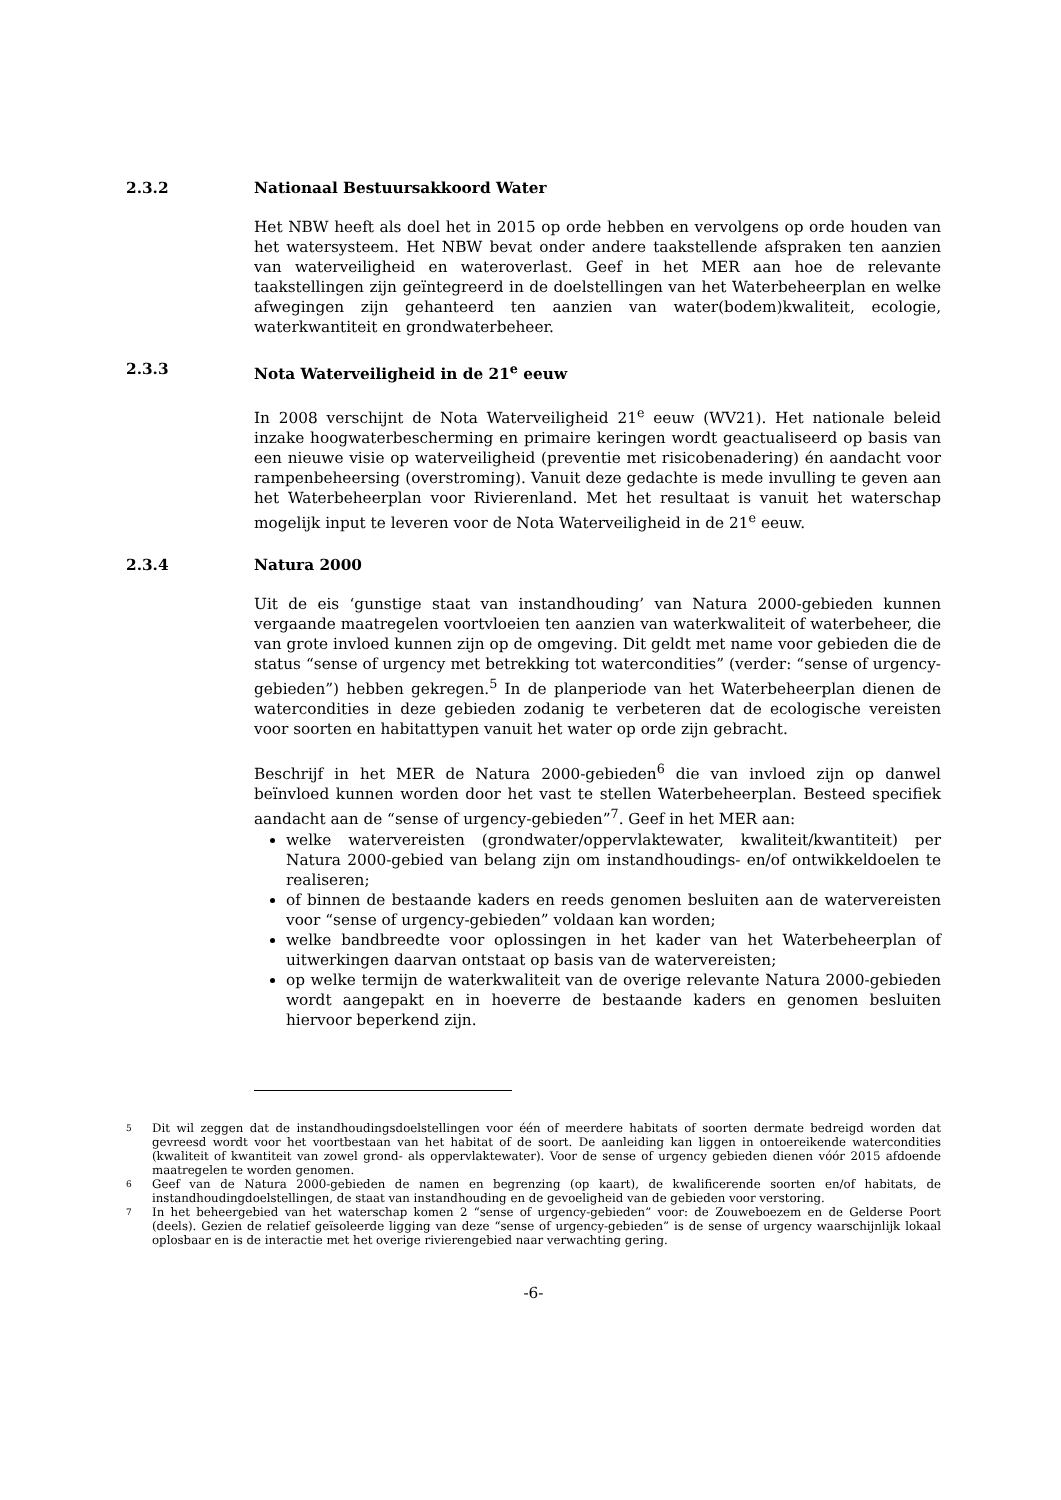2.3.2 Nationaal Bestuursakkoord Water
Het NBW heeft als doel het in 2015 op orde hebben en vervolgens op orde houden van het watersysteem. Het NBW bevat onder andere taakstellende afspraken ten aanzien van waterveiligheid en wateroverlast. Geef in het MER aan hoe de relevante taakstellingen zijn geïntegreerd in de doelstellingen van het Waterbeheerplan en welke afwegingen zijn gehanteerd ten aanzien van water(bodem)kwaliteit, ecologie, waterkwantiteit en grondwaterbeheer.
2.3.3 Nota Waterveiligheid in de 21<sup>e</sup> eeuw
In 2008 verschijnt de Nota Waterveiligheid 21<sup>e</sup> eeuw (WV21). Het nationale beleid inzake hoogwaterbescherming en primaire keringen wordt geactualiseerd op basis van een nieuwe visie op waterveiligheid (preventie met risicobenadering) én aandacht voor rampenbeheersing (overstroming). Vanuit deze gedachte is mede invulling te geven aan het Waterbeheerplan voor Rivierenland. Met het resultaat is vanuit het waterschap mogelijk input te leveren voor de Nota Waterveiligheid in de 21<sup>e</sup> eeuw.
2.3.4 Natura 2000
Uit de eis ‘gunstige staat van instandhouding’ van Natura 2000-gebieden kunnen vergaande maatregelen voortvloeien ten aanzien van waterkwaliteit of waterbeheer, die van grote invloed kunnen zijn op de omgeving. Dit geldt met name voor gebieden die de status “sense of urgency met betrekking tot watercondities” (verder: “sense of urgency-gebieden”) hebben gekregen.<sup>5</sup> In de planperiode van het Waterbeheerplan dienen de watercondities in deze gebieden zodanig te verbeteren dat de ecologische vereisten voor soorten en habitattypen vanuit het water op orde zijn gebracht.
Beschrijf in het MER de Natura 2000-gebieden<sup>6</sup> die van invloed zijn op danwel beïnvloed kunnen worden door het vast te stellen Waterbeheerplan. Besteed specifiek aandacht aan de “sense of urgency-gebieden”<sup>7</sup>. Geef in het MER aan:
welke watervereisten (grondwater/oppervlaktewater, kwaliteit/kwantiteit) per Natura 2000-gebied van belang zijn om instandhoudings- en/of ontwikkeldoelen te realiseren;
of binnen de bestaande kaders en reeds genomen besluiten aan de watervereisten voor “sense of urgency-gebieden” voldaan kan worden;
welke bandbreedte voor oplossingen in het kader van het Waterbeheerplan of uitwerkingen daarvan ontstaat op basis van de watervereisten;
op welke termijn de waterkwaliteit van de overige relevante Natura 2000-gebieden wordt aangepakt en in hoeverre de bestaande kaders en genomen besluiten hiervoor beperkend zijn.
5 Dit wil zeggen dat de instandhoudingsdoelstellingen voor één of meerdere habitats of soorten dermate bedreigd worden dat gevreesd wordt voor het voortbestaan van het habitat of de soort. De aanleiding kan liggen in ontoereikende watercondities (kwaliteit of kwantiteit van zowel grond- als oppervlaktewater). Voor de sense of urgency gebieden dienen vóór 2015 afdoende maatregelen te worden genomen.
6 Geef van de Natura 2000-gebieden de namen en begrenzing (op kaart), de kwalificerende soorten en/of habitats, de instandhoudingdoelstellingen, de staat van instandhouding en de gevoeligheid van de gebieden voor verstoring.
7 In het beheergebied van het waterschap komen 2 “sense of urgency-gebieden” voor: de Zouweboezem en de Gelderse Poort (deels). Gezien de relatief geïsoleerde ligging van deze “sense of urgency-gebieden” is de sense of urgency waarschijnlijk lokaal oplosbaar en is de interactie met het overige rivierengebied naar verwachting gering.
-6-